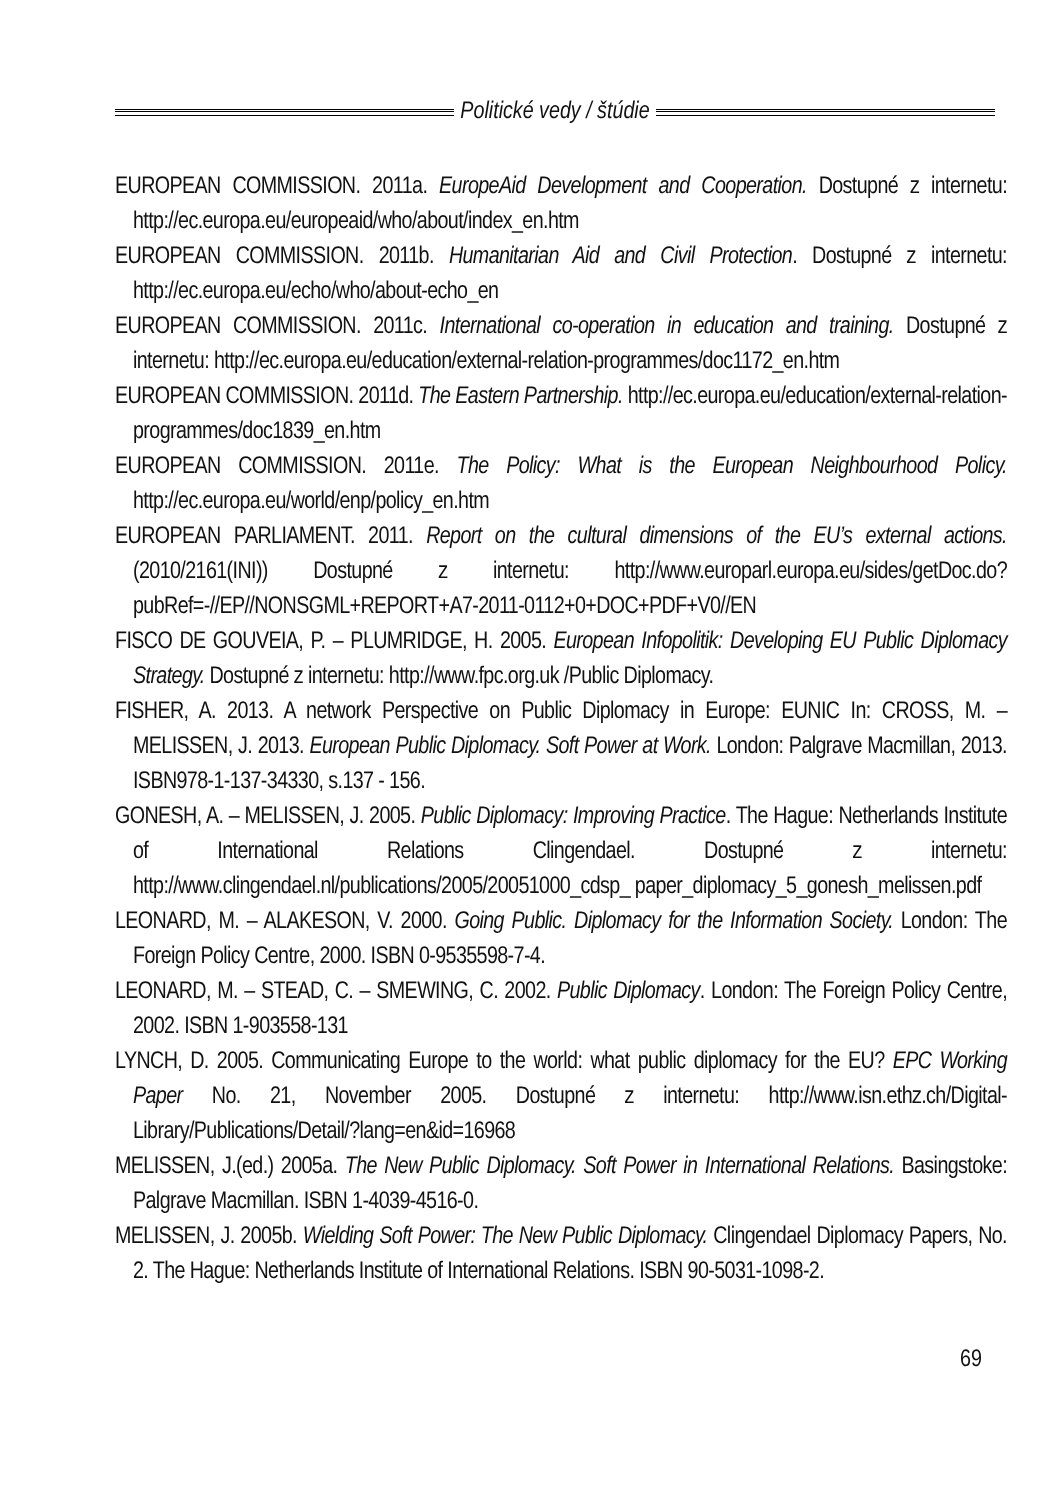Politické vedy / štúdie
EUROPEAN COMMISSION. 2011a. EuropeAid Development and Cooperation. Dostupné z internetu: http://ec.europa.eu/europeaid/who/about/index_en.htm
EUROPEAN COMMISSION. 2011b. Humanitarian Aid and Civil Protection. Dostupné z internetu: http://ec.europa.eu/echo/who/about-echo_en
EUROPEAN COMMISSION. 2011c. International co-operation in education and training. Dostupné z internetu: http://ec.europa.eu/education/external-relation-programmes/doc1172_en.htm
EUROPEAN COMMISSION. 2011d. The Eastern Partnership. http://ec.europa.eu/education/external-relation-programmes/doc1839_en.htm
EUROPEAN COMMISSION. 2011e. The Policy: What is the European Neighbourhood Policy. http://ec.europa.eu/world/enp/policy_en.htm
EUROPEAN PARLIAMENT. 2011. Report on the cultural dimensions of the EU’s external actions. (2010/2161(INI)) Dostupné z internetu: http://www.europarl.europa.eu/sides/getDoc.do?pubRef=-//EP//NONSGML+REPORT+A7-2011-0112+0+DOC+PDF+V0//EN
FISCO DE GOUVEIA, P. – PLUMRIDGE, H. 2005. European Infopolitik: Developing EU Public Diplomacy Strategy. Dostupné z internetu: http://www.fpc.org.uk /Public Diplomacy.
FISHER, A. 2013. A network Perspective on Public Diplomacy in Europe: EUNIC In: CROSS, M. – MELISSEN, J. 2013. European Public Diplomacy. Soft Power at Work. London: Palgrave Macmillan, 2013. ISBN978-1-137-34330, s.137 - 156.
GONESH, A. – MELISSEN, J. 2005. Public Diplomacy: Improving Practice. The Hague: Netherlands Institute of International Relations Clingendael. Dostupné z internetu: http://www.clingendael.nl/publications/2005/20051000_cdsp_ paper_diplomacy_5_gonesh_melissen.pdf
LEONARD, M. – ALAKESON, V. 2000. Going Public. Diplomacy for the Information Society. London: The Foreign Policy Centre, 2000. ISBN 0-9535598-7-4.
LEONARD, M. – STEAD, C. – SMEWING, C. 2002. Public Diplomacy. London: The Foreign Policy Centre, 2002. ISBN 1-903558-131
LYNCH, D. 2005. Communicating Europe to the world: what public diplomacy for the EU? EPC Working Paper No. 21, November 2005. Dostupné z internetu: http://www.isn.ethz.ch/Digital-Library/Publications/Detail/?lang=en&id=16968
MELISSEN, J.(ed.) 2005a. The New Public Diplomacy. Soft Power in International Relations. Basingstoke: Palgrave Macmillan. ISBN 1-4039-4516-0.
MELISSEN, J. 2005b. Wielding Soft Power: The New Public Diplomacy. Clingendael Diplomacy Papers, No. 2. The Hague: Netherlands Institute of International Relations. ISBN 90-5031-1098-2.
69